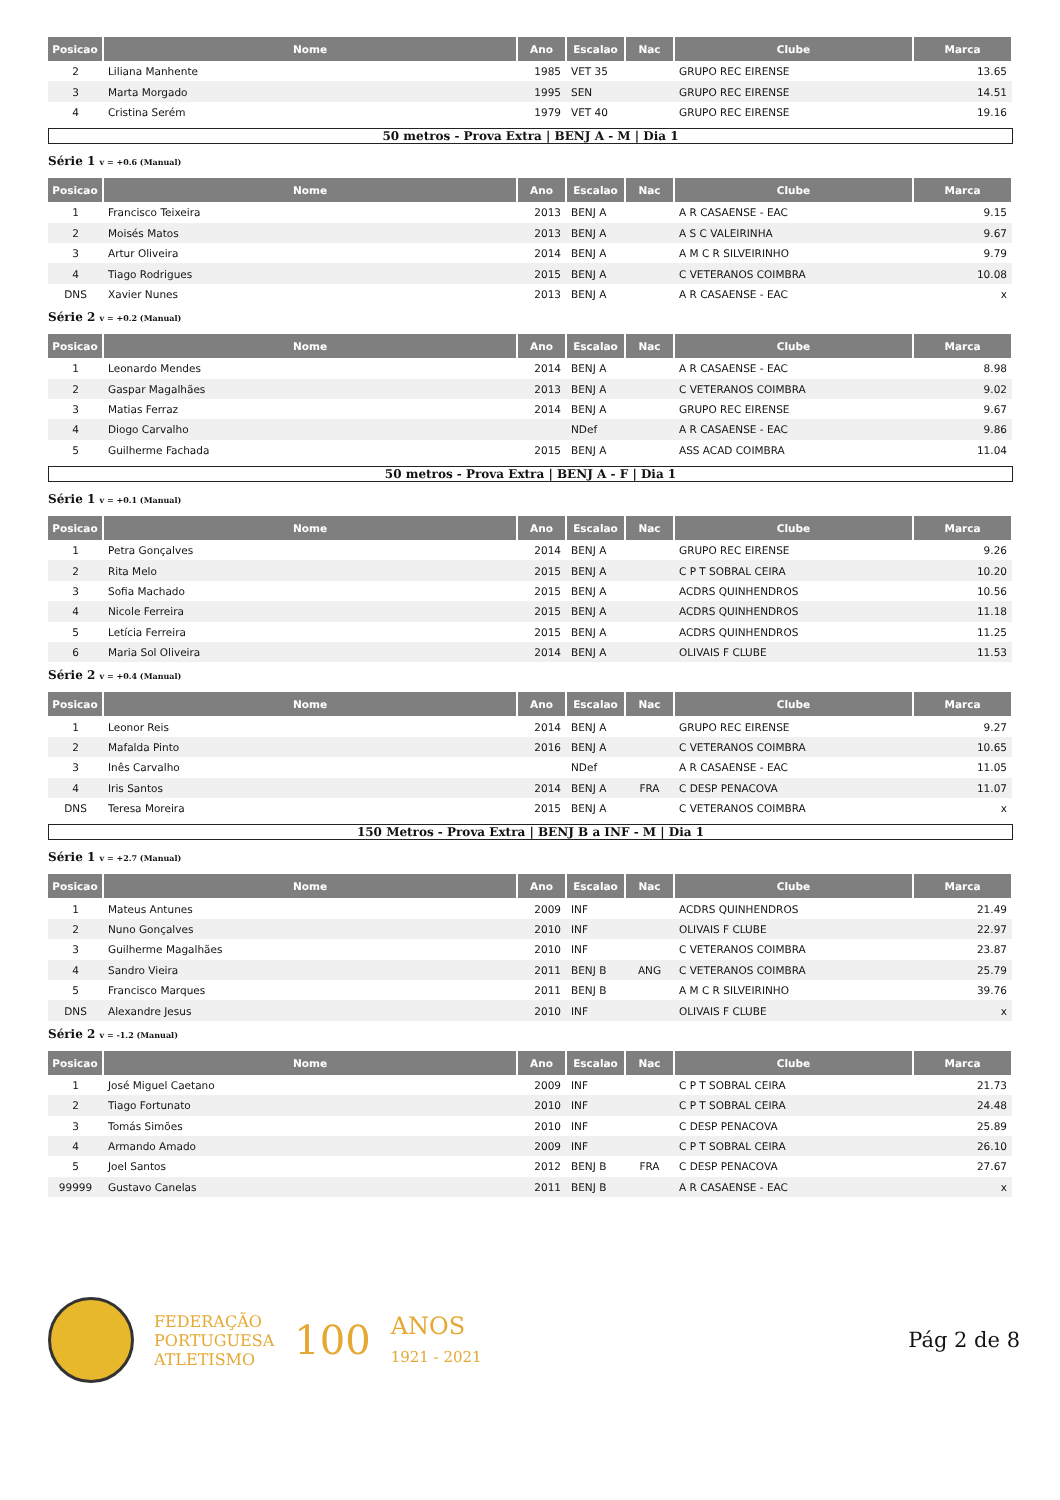| Posicao | Nome | Ano | Escalao | Nac | Clube | Marca |
| --- | --- | --- | --- | --- | --- | --- |
| 2 | Liliana Manhente | 1985 | VET 35 | | GRUPO REC EIRENSE | 13.65 |
| 3 | Marta Morgado | 1995 | SEN | | GRUPO REC EIRENSE | 14.51 |
| 4 | Cristina Serém | 1979 | VET 40 | | GRUPO REC EIRENSE | 19.16 |
50 metros - Prova Extra | BENJ A - M | Dia 1
Série 1 v = +0.6 (Manual)
| Posicao | Nome | Ano | Escalao | Nac | Clube | Marca |
| --- | --- | --- | --- | --- | --- | --- |
| 1 | Francisco Teixeira | 2013 | BENJ A | | A R CASAENSE - EAC | 9.15 |
| 2 | Moisés Matos | 2013 | BENJ A | | A S C VALEIRINHA | 9.67 |
| 3 | Artur Oliveira | 2014 | BENJ A | | A M C R SILVEIRINHO | 9.79 |
| 4 | Tiago Rodrigues | 2015 | BENJ A | | C VETERANOS COIMBRA | 10.08 |
| DNS | Xavier Nunes | 2013 | BENJ A | | A R CASAENSE - EAC | x |
Série 2 v = +0.2 (Manual)
| Posicao | Nome | Ano | Escalao | Nac | Clube | Marca |
| --- | --- | --- | --- | --- | --- | --- |
| 1 | Leonardo Mendes | 2014 | BENJ A | | A R CASAENSE - EAC | 8.98 |
| 2 | Gaspar Magalhães | 2013 | BENJ A | | C VETERANOS COIMBRA | 9.02 |
| 3 | Matias Ferraz | 2014 | BENJ A | | GRUPO REC EIRENSE | 9.67 |
| 4 | Diogo Carvalho | | NDef | | A R CASAENSE - EAC | 9.86 |
| 5 | Guilherme Fachada | 2015 | BENJ A | | ASS ACAD COIMBRA | 11.04 |
50 metros - Prova Extra | BENJ A - F | Dia 1
Série 1 v = +0.1 (Manual)
| Posicao | Nome | Ano | Escalao | Nac | Clube | Marca |
| --- | --- | --- | --- | --- | --- | --- |
| 1 | Petra Gonçalves | 2014 | BENJ A | | GRUPO REC EIRENSE | 9.26 |
| 2 | Rita Melo | 2015 | BENJ A | | C P T SOBRAL CEIRA | 10.20 |
| 3 | Sofia Machado | 2015 | BENJ A | | ACDRS QUINHENDROS | 10.56 |
| 4 | Nicole Ferreira | 2015 | BENJ A | | ACDRS QUINHENDROS | 11.18 |
| 5 | Letícia Ferreira | 2015 | BENJ A | | ACDRS QUINHENDROS | 11.25 |
| 6 | Maria Sol Oliveira | 2014 | BENJ A | | OLIVAIS F CLUBE | 11.53 |
Série 2 v = +0.4 (Manual)
| Posicao | Nome | Ano | Escalao | Nac | Clube | Marca |
| --- | --- | --- | --- | --- | --- | --- |
| 1 | Leonor Reis | 2014 | BENJ A | | GRUPO REC EIRENSE | 9.27 |
| 2 | Mafalda Pinto | 2016 | BENJ A | | C VETERANOS COIMBRA | 10.65 |
| 3 | Inês Carvalho | | NDef | | A R CASAENSE - EAC | 11.05 |
| 4 | Iris Santos | 2014 | BENJ A | FRA | C DESP PENACOVA | 11.07 |
| DNS | Teresa Moreira | 2015 | BENJ A | | C VETERANOS COIMBRA | x |
150 Metros - Prova Extra | BENJ B a INF - M | Dia 1
Série 1 v = +2.7 (Manual)
| Posicao | Nome | Ano | Escalao | Nac | Clube | Marca |
| --- | --- | --- | --- | --- | --- | --- |
| 1 | Mateus Antunes | 2009 | INF | | ACDRS QUINHENDROS | 21.49 |
| 2 | Nuno Gonçalves | 2010 | INF | | OLIVAIS F CLUBE | 22.97 |
| 3 | Guilherme Magalhães | 2010 | INF | | C VETERANOS COIMBRA | 23.87 |
| 4 | Sandro Vieira | 2011 | BENJ B | ANG | C VETERANOS COIMBRA | 25.79 |
| 5 | Francisco Marques | 2011 | BENJ B | | A M C R SILVEIRINHO | 39.76 |
| DNS | Alexandre Jesus | 2010 | INF | | OLIVAIS F CLUBE | x |
Série 2 v = -1.2 (Manual)
| Posicao | Nome | Ano | Escalao | Nac | Clube | Marca |
| --- | --- | --- | --- | --- | --- | --- |
| 1 | José Miguel Caetano | 2009 | INF | | C P T SOBRAL CEIRA | 21.73 |
| 2 | Tiago Fortunato | 2010 | INF | | C P T SOBRAL CEIRA | 24.48 |
| 3 | Tomás Simões | 2010 | INF | | C DESP PENACOVA | 25.89 |
| 4 | Armando Amado | 2009 | INF | | C P T SOBRAL CEIRA | 26.10 |
| 5 | Joel Santos | 2012 | BENJ B | FRA | C DESP PENACOVA | 27.67 |
| 99999 | Gustavo Canelas | 2011 | BENJ B | | A R CASAENSE - EAC | x |
FEDERAÇÃO
PORTUGUESA
ATLETISMO
100
ANOS
1921 - 2021
Pág 2 de 8